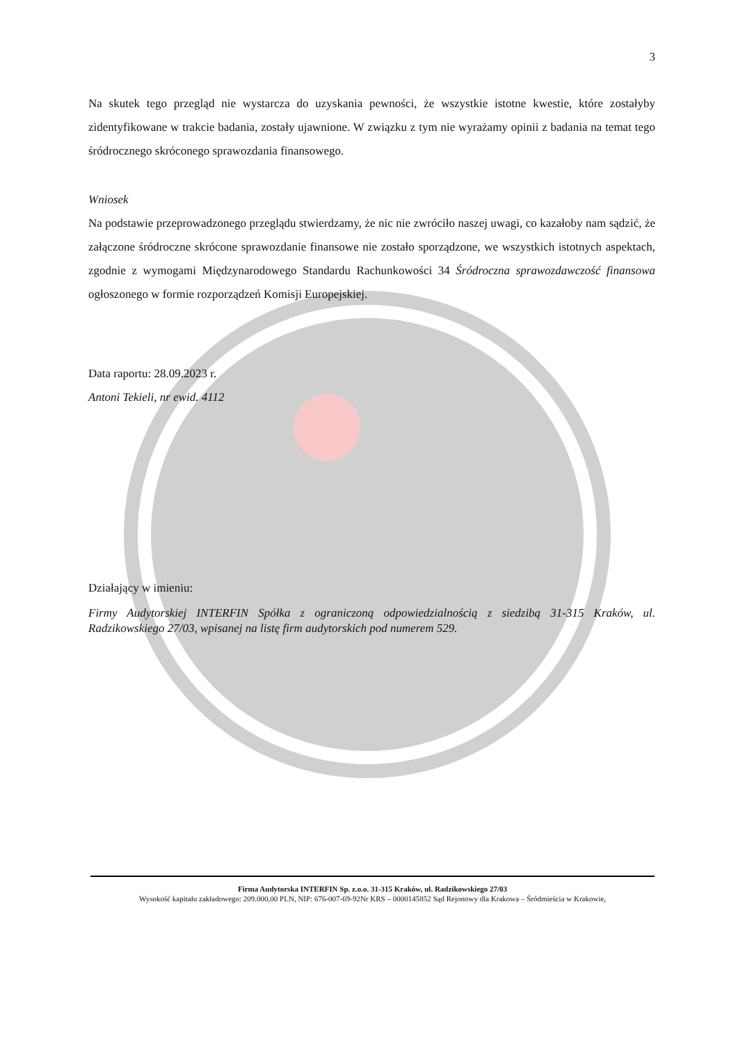3
Na skutek tego przegląd nie wystarcza do uzyskania pewności, że wszystkie istotne kwestie, które zostałyby zidentyfikowane w trakcie badania, zostały ujawnione. W związku z tym nie wyrażamy opinii z badania na temat tego śródrocznego skróconego sprawozdania finansowego.
Wniosek
Na podstawie przeprowadzonego przeglądu stwierdzamy, że nic nie zwróciło naszej uwagi, co kazałoby nam sądzić, że załączone śródroczne skrócone sprawozdanie finansowe nie zostało sporządzone, we wszystkich istotnych aspektach, zgodnie z wymogami Międzynarodowego Standardu Rachunkowości 34 Śródroczna sprawozdawczość finansowa ogłoszonego w formie rozporządzeń Komisji Europejskiej.
Data raportu: 28.09.2023 r.
Antoni Tekieli, nr ewid. 4112
Działający w imieniu:
Firmy Audytorskiej INTERFIN Spółka z ograniczoną odpowiedzialnością z siedzibą 31-315 Kraków, ul. Radzikowskiego 27/03, wpisanej na listę firm audytorskich pod numerem 529.
Firma Audytorska INTERFIN Sp. z.o.o. 31-315 Kraków, ul. Radzikowskiego 27/03
Wysokość kapitału zakładowego: 209.000,00 PLN, NIP: 676-007-69-92Nr KRS – 0000145852 Sąd Rejonowy dla Krakowa – Śródmieścia w Krakowie,